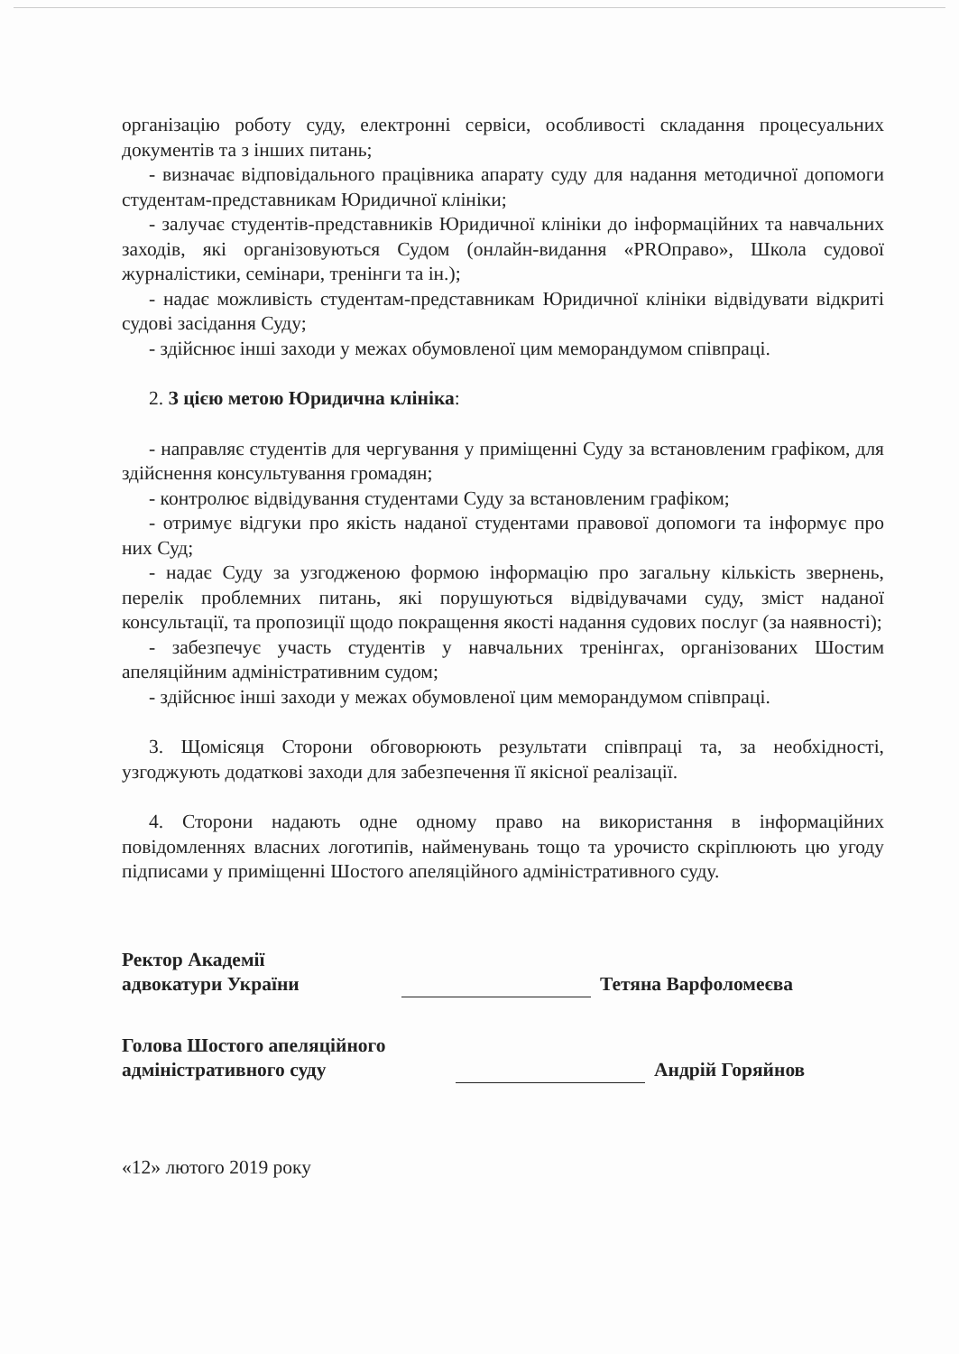організацію роботу суду, електронні сервіси, особливості складання процесуальних документів та з інших питань;
- визначає відповідального працівника апарату суду для надання методичної допомоги студентам-представникам Юридичної клініки;
- залучає студентів-представників Юридичної клініки до інформаційних та навчальних заходів, які організовуються Судом (онлайн-видання «PROправо», Школа судової журналістики, семінари, тренінги та ін.);
- надає можливість студентам-представникам Юридичної клініки відвідувати відкриті судові засідання Суду;
- здійснює інші заходи у межах обумовленої цим меморандумом співпраці.
2. З цією метою Юридична клініка:
- направляє студентів для чергування у приміщенні Суду за встановленим графіком, для здійснення консультування громадян;
- контролює відвідування студентами Суду за встановленим графіком;
- отримує відгуки про якість наданої студентами правової допомоги та інформує про них Суд;
- надає Суду за узгодженою формою інформацію про загальну кількість звернень, перелік проблемних питань, які порушуються відвідувачами суду, зміст наданої консультації, та пропозиції щодо покращення якості надання судових послуг (за наявності);
- забезпечує участь студентів у навчальних тренінгах, організованих Шостим апеляційним адміністративним судом;
- здійснює інші заходи у межах обумовленої цим меморандумом співпраці.
3. Щомісяця Сторони обговорюють результати співпраці та, за необхідності, узгоджують додаткові заходи для забезпечення її якісної реалізації.
4. Сторони надають одне одному право на використання в інформаційних повідомленнях власних логотипів, найменувань тощо та урочисто скріплюють цю угоду підписами у приміщенні Шостого апеляційного адміністративного суду.
Ректор Академії
адвокатури України
Тетяна Варфоломеєва
Голова Шостого апеляційного
адміністративного суду
Андрій Горяйнов
«12» лютого 2019 року